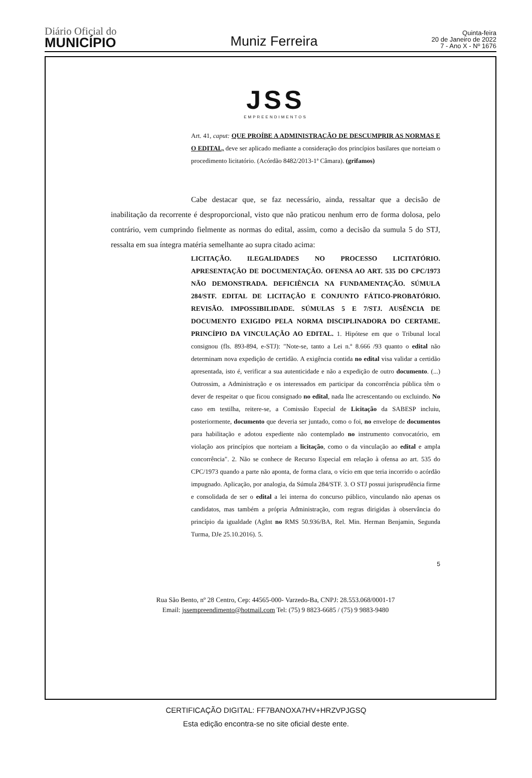Diário Oficial do
MUNICÍPIO
Muniz Ferreira
Quinta-feira
20 de Janeiro de 2022
7 - Ano X - Nº 1676
JSS
EMPREENDIMENTOS
Art. 41, caput: QUE PROÍBE A ADMINISTRAÇÃO DE DESCUMPRIR AS NORMAS E O EDITAL, deve ser aplicado mediante a consideração dos princípios basilares que norteiam o procedimento licitatório. (Acórdão 8482/2013-1ª Câmara). (grifamos)
Cabe destacar que, se faz necessário, ainda, ressaltar que a decisão de inabilitação da recorrente é desproporcional, visto que não praticou nenhum erro de forma dolosa, pelo contrário, vem cumprindo fielmente as normas do edital, assim, como a decisão da sumula 5 do STJ, ressalta em sua íntegra matéria semelhante ao supra citado acima:
LICITAÇÃO. ILEGALIDADES NO PROCESSO LICITATÓRIO. APRESENTAÇÃO DE DOCUMENTAÇÃO. OFENSA AO ART. 535 DO CPC/1973 NÃO DEMONSTRADA. DEFICIÊNCIA NA FUNDAMENTAÇÃO. SÚMULA 284/STF. EDITAL DE LICITAÇÃO E CONJUNTO FÁTICO-PROBATÓRIO. REVISÃO. IMPOSSIBILIDADE. SÚMULAS 5 E 7/STJ. AUSÊNCIA DE DOCUMENTO EXIGIDO PELA NORMA DISCIPLINADORA DO CERTAME. PRINCÍPIO DA VINCULAÇÃO AO EDITAL. 1. Hipótese em que o Tribunal local consignou (fls. 893-894, e-STJ): "Note-se, tanto a Lei n.º 8.666 /93 quanto o edital não determinam nova expedição de certidão. A exigência contida no edital visa validar a certidão apresentada, isto é, verificar a sua autenticidade e não a expedição de outro documento. (...) Outrossim, a Administração e os interessados em participar da concorrência pública têm o dever de respeitar o que ficou consignado no edital, nada lhe acrescentando ou excluindo. No caso em testilha, reitere-se, a Comissão Especial de Licitação da SABESP incluiu, posteriormente, documento que deveria ser juntado, como o foi, no envelope de documentos para habilitação e adotou expediente não contemplado no instrumento convocatório, em violação aos princípios que norteiam a licitação, como o da vinculação ao edital e ampla concorrência". 2. Não se conhece de Recurso Especial em relação à ofensa ao art. 535 do CPC/1973 quando a parte não aponta, de forma clara, o vício em que teria incorrido o acórdão impugnado. Aplicação, por analogia, da Súmula 284/STF. 3. O STJ possui jurisprudência firme e consolidada de ser o edital a lei interna do concurso público, vinculando não apenas os candidatos, mas também a própria Administração, com regras dirigidas à observância do princípio da igualdade (AgInt no RMS 50.936/BA, Rel. Min. Herman Benjamin, Segunda Turma, DJe 25.10.2016). 5.
5
Rua São Bento, nº 28 Centro, Cep: 44565-000- Varzedo-Ba, CNPJ: 28.553.068/0001-17
Email: jssempreendimento@hotmail.com Tel: (75) 9 8823-6685 / (75) 9 9883-9480
CERTIFICAÇÃO DIGITAL: FF7BANOXA7HV+HRZVPJGSQ
Esta edição encontra-se no site oficial deste ente.